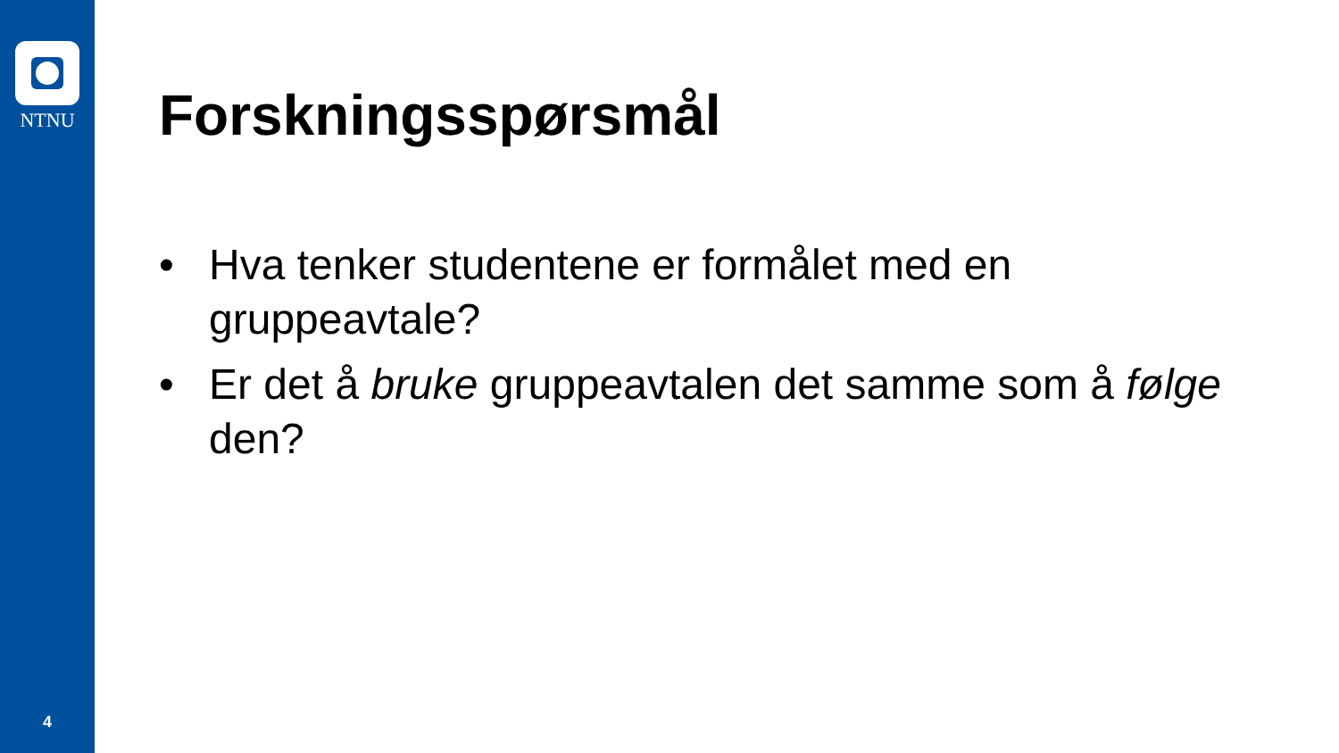NTNU
4
Forskningsspørsmål
• Hva tenker studentene er formålet med en gruppeavtale?
• Er det å bruke gruppeavtalen det samme som å følge den?